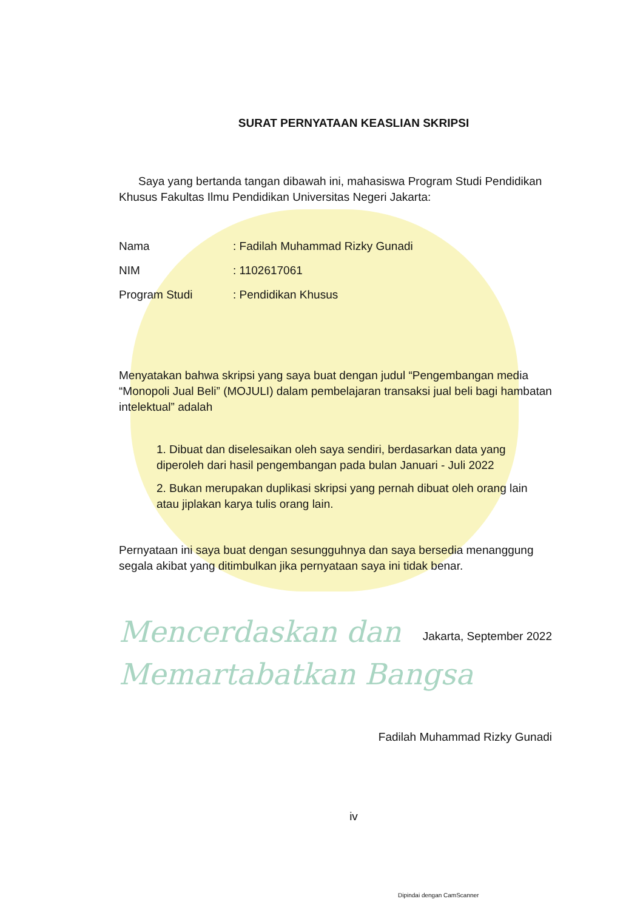SURAT PERNYATAAN KEASLIAN SKRIPSI
Saya yang bertanda tangan dibawah ini, mahasiswa Program Studi Pendidikan Khusus Fakultas Ilmu Pendidikan Universitas Negeri Jakarta:
| Nama | : Fadilah Muhammad Rizky Gunadi |
| NIM | : 1102617061 |
| Program Studi | : Pendidikan Khusus |
Menyatakan bahwa skripsi yang saya buat dengan judul “Pengembangan media “Monopoli Jual Beli” (MOJULI) dalam pembelajaran transaksi jual beli bagi hambatan intelektual” adalah
1. Dibuat dan diselesaikan oleh saya sendiri, berdasarkan data yang diperoleh dari hasil pengembangan pada bulan Januari - Juli 2022
2. Bukan merupakan duplikasi skripsi yang pernah dibuat oleh orang lain atau jiplakan karya tulis orang lain.
Pernyataan ini saya buat dengan sesungguhnya dan saya bersedia menanggung segala akibat yang ditimbulkan jika pernyataan saya ini tidak benar.
Mencerdaskan dan
Memartabatkan Bangsa
Jakarta, September 2022
Fadilah Muhammad Rizky Gunadi
iv
Dipindai dengan CamScanner